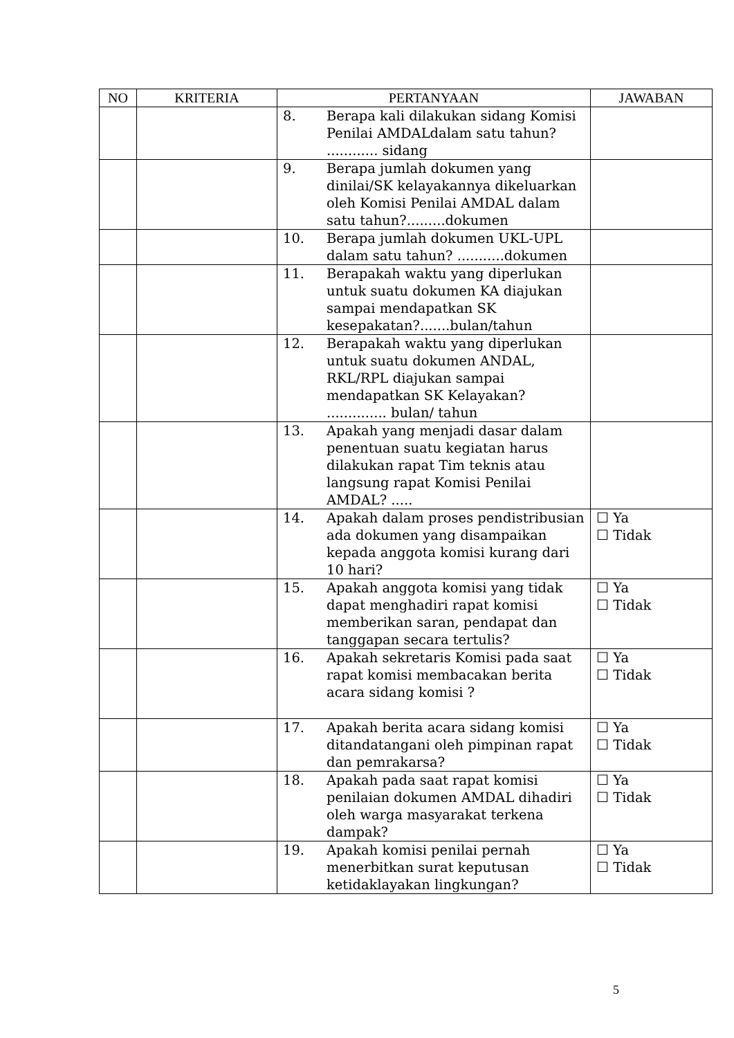| NO | KRITERIA | PERTANYAAN | JAWABAN |
| --- | --- | --- | --- |
| | | 8. Berapa kali dilakukan sidang Komisi Penilai AMDALdalam satu tahun? ............ sidang | |
| | | 9. Berapa jumlah dokumen yang dinilai/SK kelayakannya dikeluarkan oleh Komisi Penilai AMDAL dalam satu tahun?.........dokumen | |
| | | 10. Berapa jumlah dokumen UKL-UPL dalam satu tahun? ...........dokumen | |
| | | 11. Berapakah waktu yang diperlukan untuk suatu dokumen KA diajukan sampai mendapatkan SK kesepakatan?.......bulan/tahun | |
| | | 12. Berapakah waktu yang diperlukan untuk suatu dokumen ANDAL, RKL/RPL diajukan sampai mendapatkan SK Kelayakan? .............. bulan/ tahun | |
| | | 13. Apakah yang menjadi dasar dalam penentuan suatu kegiatan harus dilakukan rapat Tim teknis atau langsung rapat Komisi Penilai AMDAL? ..... | |
| | | 14. Apakah dalam proses pendistribusian ada dokumen yang disampaikan kepada anggota komisi kurang dari 10 hari? | ☐ Ya ☐ Tidak |
| | | 15. Apakah anggota komisi yang tidak dapat menghadiri rapat komisi memberikan saran, pendapat dan tanggapan secara tertulis? | ☐ Ya ☐ Tidak |
| | | 16. Apakah sekretaris Komisi pada saat rapat komisi membacakan berita acara sidang komisi ? | ☐ Ya ☐ Tidak |
| | | 17. Apakah berita acara sidang komisi ditandatangani oleh pimpinan rapat dan pemrakarsa? | ☐ Ya ☐ Tidak |
| | | 18. Apakah pada saat rapat komisi penilaian dokumen AMDAL dihadiri oleh warga masyarakat terkena dampak? | ☐ Ya ☐ Tidak |
| | | 19. Apakah komisi penilai pernah menerbitkan surat keputusan ketidaklayakan lingkungan? | ☐ Ya ☐ Tidak |
5